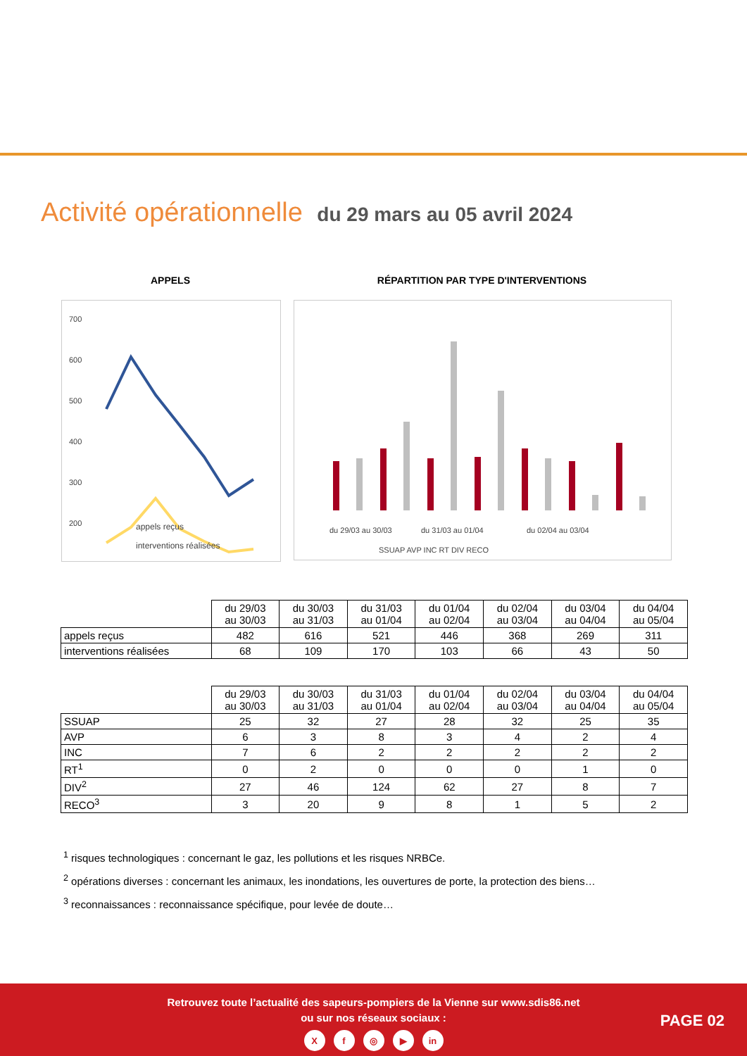Activité opérationnelle du 29 mars au 05 avril 2024
APPELS
700
600
500
400
300
200
0
appels reçus
interventions réalisées
RÉPARTITION PAR TYPE D'INTERVENTIONS
du 29/03 au 30/03
du 31/03 au 01/04
du 02/04 au 03/04
SSUAP AVP INC RT DIV RECO
| | du 29/03 au 30/03 | du 30/03 au 31/03 | du 31/03 au 01/04 | du 01/04 au 02/04 | du 02/04 au 03/04 | du 03/04 au 04/04 | du 04/04 au 05/04 |
| --- | --- | --- | --- | --- | --- | --- | --- |
| appels reçus | 482 | 616 | 521 | 446 | 368 | 269 | 311 |
| interventions réalisées | 68 | 109 | 170 | 103 | 66 | 43 | 50 |
| | du 29/03 au 30/03 | du 30/03 au 31/03 | du 31/03 au 01/04 | du 01/04 au 02/04 | du 02/04 au 03/04 | du 03/04 au 04/04 | du 04/04 au 05/04 |
| --- | --- | --- | --- | --- | --- | --- | --- |
| SSUAP | 25 | 32 | 27 | 28 | 32 | 25 | 35 |
| AVP | 6 | 3 | 8 | 3 | 4 | 2 | 4 |
| INC | 7 | 6 | 2 | 2 | 2 | 2 | 2 |
| RT<sup>1</sup> | 0 | 2 | 0 | 0 | 0 | 1 | 0 |
| DIV<sup>2</sup> | 27 | 46 | 124 | 62 | 27 | 8 | 7 |
| RECO<sup>3</sup> | 3 | 20 | 9 | 8 | 1 | 5 | 2 |
<sup>1</sup> risques technologiques : concernant le gaz, les pollutions et les risques NRBCe.
<sup>2</sup> opérations diverses : concernant les animaux, les inondations, les ouvertures de porte, la protection des biens…
<sup>3</sup> reconnaissances : reconnaissance spécifique, pour levée de doute…
Retrouvez toute l’actualité des sapeurs-pompiers de la Vienne sur www.sdis86.net
ou sur nos réseaux sociaux :
Xf ◎ ▶ in
PAGE 02